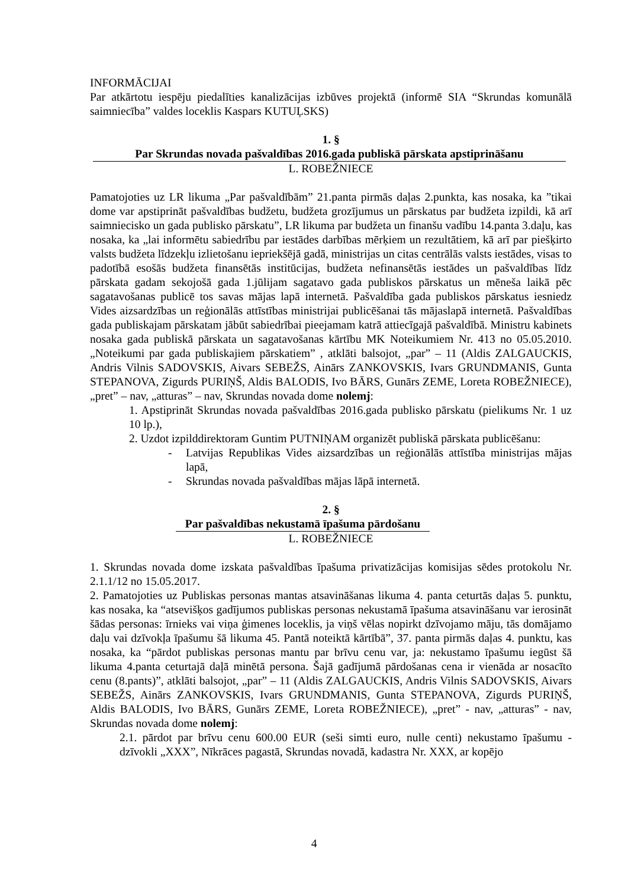INFORMĀCIJAI
Par atkārtotu iespēju piedalīties kanalizācijas izbūves projektā (informē SIA “Skrundas komunālā saimniecība” valdes loceklis Kaspars KUTUĻSKS)
1. §
Par Skrundas novada pašvaldības 2016.gada publiskā pārskata apstiprināšanu
L. ROBEŽNIECE
Pamatojoties uz LR likuma „Par pašvaldībām” 21.panta pirmās daļas 2.punkta, kas nosaka, ka ”tikai dome var apstiprināt pašvaldības budžetu, budžeta grozījumus un pārskatus par budžeta izpildi, kā arī saimniecisko un gada publisko pārskatu”, LR likuma par budžeta un finanšu vadību 14.panta 3.daļu, kas nosaka, ka „lai informētu sabiedrību par iestādes darbības mērķiem un rezultātiem, kā arī par piešķirto valsts budžeta līdzekļu izlietošanu iepriekšējā gadā, ministrijas un citas centrālās valsts iestādes, visas to padotībā esošās budžeta finansētās institūcijas, budžeta nefinansētās iestādes un pašvaldības līdz pārskata gadam sekojošā gada 1.jūlijam sagatavo gada publiskos pārskatus un mēneša laikā pēc sagatavošanas publicē tos savas mājas lapā internetā. Pašvaldība gada publiskos pārskatus iesniedz Vides aizsardzības un reģionālās attīstības ministrijai publicēšanai tās mājaslapā internetā. Pašvaldības gada publiskajam pārskatam jābūt sabiedrībai pieejamam katrā attiecīgajā pašvaldībā. Ministru kabinets nosaka gada publiskā pārskata un sagatavošanas kārtību MK Noteikumiem Nr. 413 no 05.05.2010. „Noteikumi par gada publiskajiem pārskatiem” , atklāti balsojot, „par” – 11 (Aldis ZALGAUCKIS, Andris Vilnis SADOVSKIS, Aivars SEBEŽS, Ainārs ZANKOVSKIS, Ivars GRUNDMANIS, Gunta STEPANOVA, Zigurds PURIŅŠ, Aldis BALODIS, Ivo BĀRS, Gunārs ZEME, Loreta ROBEŽNIECE), „pret” – nav, „atturas” – nav, Skrundas novada dome nolemj:
1. Apstiprināt Skrundas novada pašvaldības 2016.gada publisko pārskatu (pielikums Nr. 1 uz 10 lp.),
2. Uzdot izpilddirektoram Guntim PUTNIŅAM organizēt publiskā pārskata publicēšanu:
- Latvijas Republikas Vides aizsardzības un reģionālās attīstība ministrijas mājas lapā,
- Skrundas novada pašvaldības mājas lāpā internetā.
2. §
Par pašvaldības nekustamā īpašuma pārdošanu
L. ROBEŽNIECE
1. Skrundas novada dome izskata pašvaldības īpašuma privatizācijas komisijas sēdes protokolu Nr. 2.1.1/12 no 15.05.2017.
2. Pamatojoties uz Publiskas personas mantas atsavināšanas likuma 4. panta ceturtās daļas 5. punktu, kas nosaka, ka “atsevišķos gadījumos publiskas personas nekustamā īpašuma atsavināšanu var ierosināt šādas personas: īrnieks vai viņa ģimenes loceklis, ja viņš vēlas nopirkt dzīvojamo māju, tās domājamo daļu vai dzīvokļa īpašumu šā likuma 45. Pantā noteiktā kārtībā”, 37. panta pirmās daļas 4. punktu, kas nosaka, ka “pārdot publiskas personas mantu par brīvu cenu var, ja: nekustamo īpašumu iegūst šā likuma 4.panta ceturtajā daļā minētā persona. Šajā gadījumā pārdošanas cena ir vienāda ar nosacīto cenu (8.pants)”, atklāti balsojot, „par” – 11 (Aldis ZALGAUCKIS, Andris Vilnis SADOVSKIS, Aivars SEBEŽS, Ainārs ZANKOVSKIS, Ivars GRUNDMANIS, Gunta STEPANOVA, Zigurds PURIŅŠ, Aldis BALODIS, Ivo BĀRS, Gunārs ZEME, Loreta ROBEŽNIECE), „pret” - nav, „atturas” - nav, Skrundas novada dome nolemj:
2.1. pārdot par brīvu cenu 600.00 EUR (seši simti euro, nulle centi) nekustamo īpašumu - dzīvokli „XXX”, Nīkrāces pagastā, Skrundas novadā, kadastra Nr. XXX, ar kopējo
4